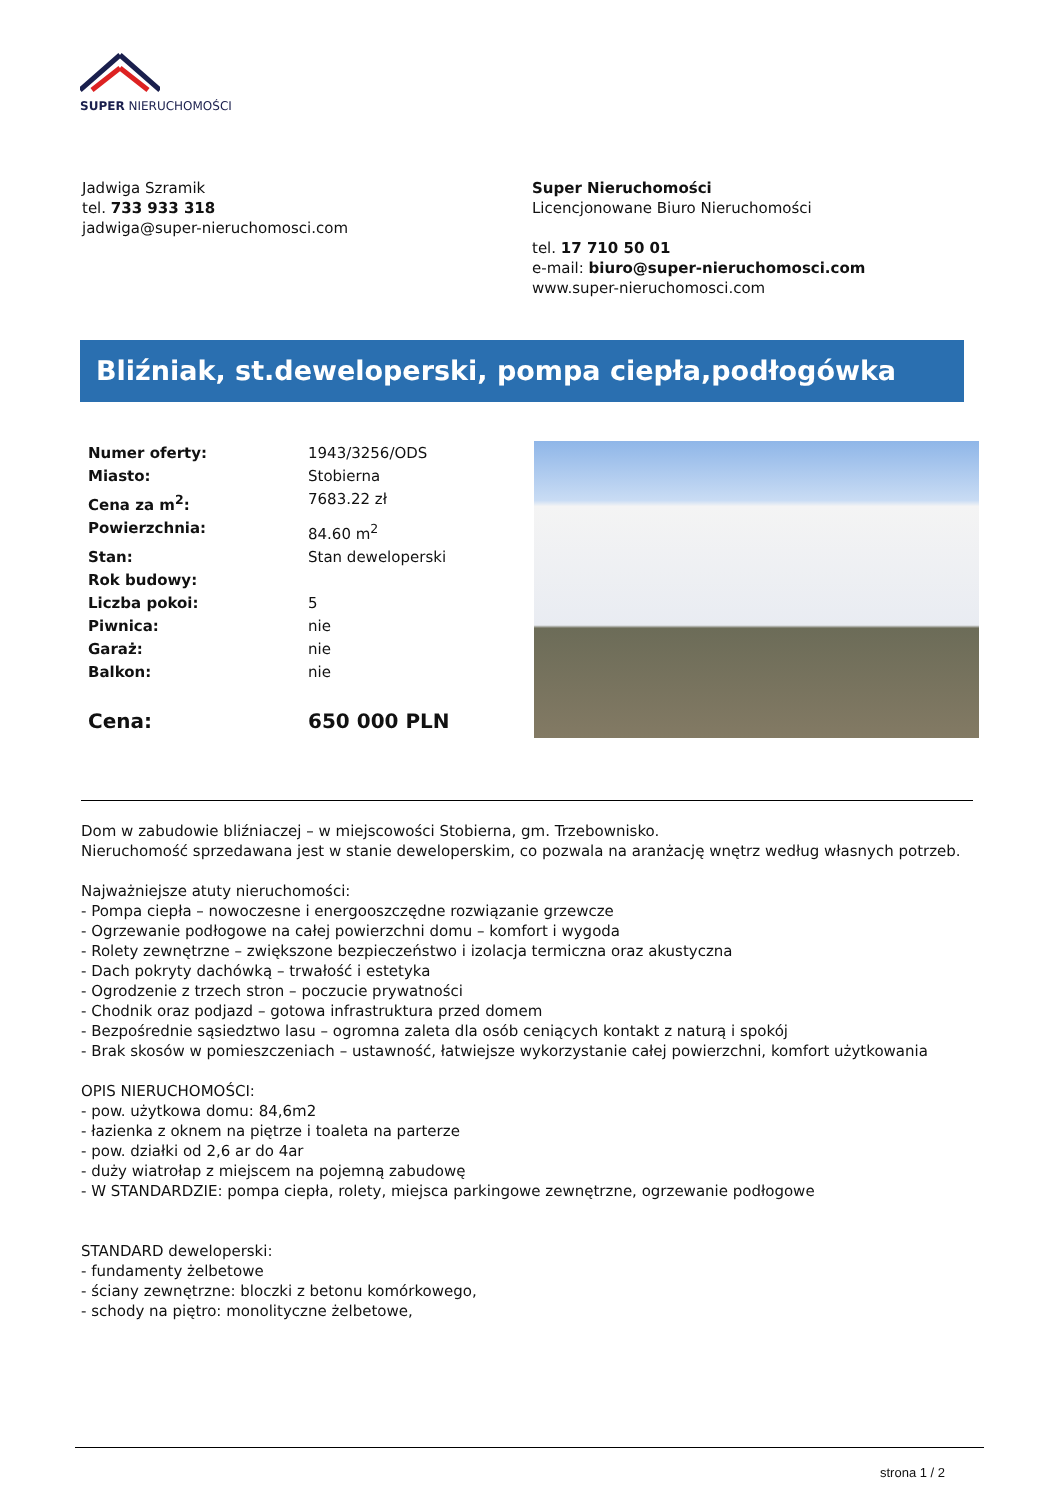SUPER NIERUCHOMOŚCI
Jadwiga Szramik
tel. 733 933 318
jadwiga@super-nieruchomosci.com
Super Nieruchomości
Licencjonowane Biuro Nieruchomości
tel. 17 710 50 01
e-mail: biuro@super-nieruchomosci.com
www.super-nieruchomosci.com
Bliźniak, st.deweloperski, pompa ciepła,podłogówka
| Numer oferty: | 1943/3256/ODS |
| Miasto: | Stobierna |
| Cena za m<sup>2</sup>: | 7683.22 zł |
| Powierzchnia: | 84.60 m<sup>2</sup> |
| Stan: | Stan deweloperski |
| Rok budowy: | |
| Liczba pokoi: | 5 |
| Piwnica: | nie |
| Garaż: | nie |
| Balkon: | nie |
| Cena: | 650 000 PLN |
Dom w zabudowie bliźniaczej – w miejscowości Stobierna, gm. Trzebownisko.
Nieruchomość sprzedawana jest w stanie deweloperskim, co pozwala na aranżację wnętrz według własnych potrzeb.
Najważniejsze atuty nieruchomości:
- Pompa ciepła – nowoczesne i energooszczędne rozwiązanie grzewcze
- Ogrzewanie podłogowe na całej powierzchni domu – komfort i wygoda
- Rolety zewnętrzne – zwiększone bezpieczeństwo i izolacja termiczna oraz akustyczna
- Dach pokryty dachówką – trwałość i estetyka
- Ogrodzenie z trzech stron – poczucie prywatności
- Chodnik oraz podjazd – gotowa infrastruktura przed domem
- Bezpośrednie sąsiedztwo lasu – ogromna zaleta dla osób ceniących kontakt z naturą i spokój
- Brak skosów w pomieszczeniach – ustawność, łatwiejsze wykorzystanie całej powierzchni, komfort użytkowania
OPIS NIERUCHOMOŚCI:
- pow. użytkowa domu: 84,6m2
- łazienka z oknem na piętrze i toaleta na parterze
- pow. działki od 2,6 ar do 4ar
- duży wiatrołap z miejscem na pojemną zabudowę
- W STANDARDZIE: pompa ciepła, rolety, miejsca parkingowe zewnętrzne, ogrzewanie podłogowe
STANDARD deweloperski:
- fundamenty żelbetowe
- ściany zewnętrzne: bloczki z betonu komórkowego,
- schody na piętro: monolityczne żelbetowe,
strona 1 / 2